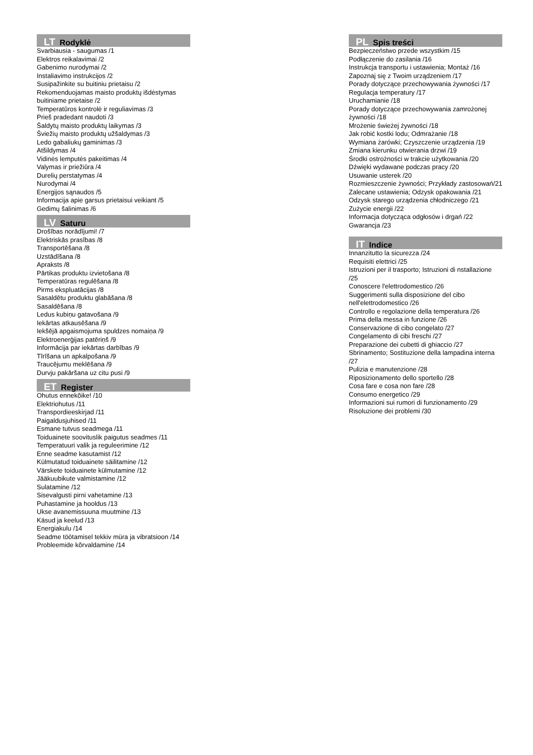LT Rodyklė
Svarbiausia - saugumas /1
Elektros reikalavimai /2
Gabenimo nurodymai /2
Instaliavimo instrukcijos /2
Susipažinkite su buitiniu prietaisu /2
Rekomenduojamas maisto produktų išdėstymas buitiniame prietaise /2
Temperatūros kontrolė ir reguliavimas /3
Prieš pradedant naudoti /3
Šaldytų maisto produktų laikymas /3
Šviežių maisto produktų užšaldymas /3
Ledo gabaliukų gaminimas /3
Atšildymas /4
Vidinės lemputės pakeitimas /4
Valymas ir priežiūra /4
Durelių perstatymas /4
Nurodymai /4
Energijos sąnaudos /5
Informacija apie garsus prietaisui veikiant /5
Gedimų šalinimas /6
LV Saturu
Drošības norādījumi! /7
Elektriskās prasības /8
Transportēšana /8
Uzstādīšana /8
Apraksts /8
Pārtikas produktu izvietošana /8
Temperatūras regulēšana /8
Pirms ekspluatācijas /8
Sasaldētu produktu glabāšana /8
Sasaldēšana /8
Ledus kubiņu gatavošana /9
Iekārtas atkausēšana /9
Iekšējā apgaismojuma spuldzes nomaiņa /9
Elektroenerģijas patēriņš /9
Informācija par iekārtas darbības /9
Tīrīšana un apkalpošana /9
Traucējumu meklēšana /9
Durvju pakāršana uz citu pusi /9
ET Register
Ohutus ennekõike! /10
Elektriohutus /11
Transpordieeskirjad /11
Paigaldusjuhised /11
Esmane tutvus seadmega /11
Toiduainete soovituslik paigutus seadmes /11
Temperatuuri valik ja reguleerimine /12
Enne seadme kasutamist /12
Külmutatud toiduainete säilitamine /12
Värskete toiduainete külmutamine /12
Jääkuubikute valmistamine /12
Sulatamine /12
Sisevalgusti pirni vahetamine /13
Puhastamine ja hooldus /13
Ukse avanemissuuna muutmine /13
Käsud ja keelud /13
Energiakulu /14
Seadme töötamisel tekkiv müra ja vibratsioon /14
Probleemide kõrvaldamine /14
PL Spis treści
Bezpieczeństwo przede wszystkim /15
Podłączenie do zasilania /16
Instrukcja transportu i ustawienia; Montaż /16
Zapoznaj się z Twoim urządzeniem /17
Porady dotyczące przechowywania żywności /17
Regulacja temperatury /17
Uruchamianie /18
Porady dotyczące przechowywania zamrożonej żywności /18
Mrożenie świeżej żywności /18
Jak robić kostki lodu; Odmrażanie /18
Wymiana żarówki; Czyszczenie urządzenia /19
Zmiana kierunku otwierania drzwi /19
Środki ostrożności w trakcie użytkowania /20
Dźwięki wydawane podczas pracy /20
Usuwanie usterek /20
Rozmieszczenie żywności; Przykłady zastosowań/21
Zalecane ustawienia; Odzysk opakowania /21
Odzysk starego urządzenia chłodniczego /21
Zużycie energii /22
Informacja dotycząca odgłosów i drgań /22
Gwarancja /23
IT Indice
Innanzitutto la sicurezza /24
Requisiti elettrici /25
Istruzioni per il trasporto; Istruzioni di nstallazione /25
Conoscere l'elettrodomestico /26
Suggerimenti sulla disposizione del cibo nell'elettrodomestico /26
Controllo e regolazione della temperatura /26
Prima della messa in funzione /26
Conservazione di cibo congelato /27
Congelamento di cibi freschi /27
Preparazione dei cubetti di ghiaccio /27
Sbrinamento; Sostituzione della lampadina interna /27
Pulizia e manutenzione /28
Riposizionamento dello sportello /28
Cosa fare e cosa non fare /28
Consumo energetico /29
Informazioni sui rumori di funzionamento /29
Risoluzione dei problemi /30